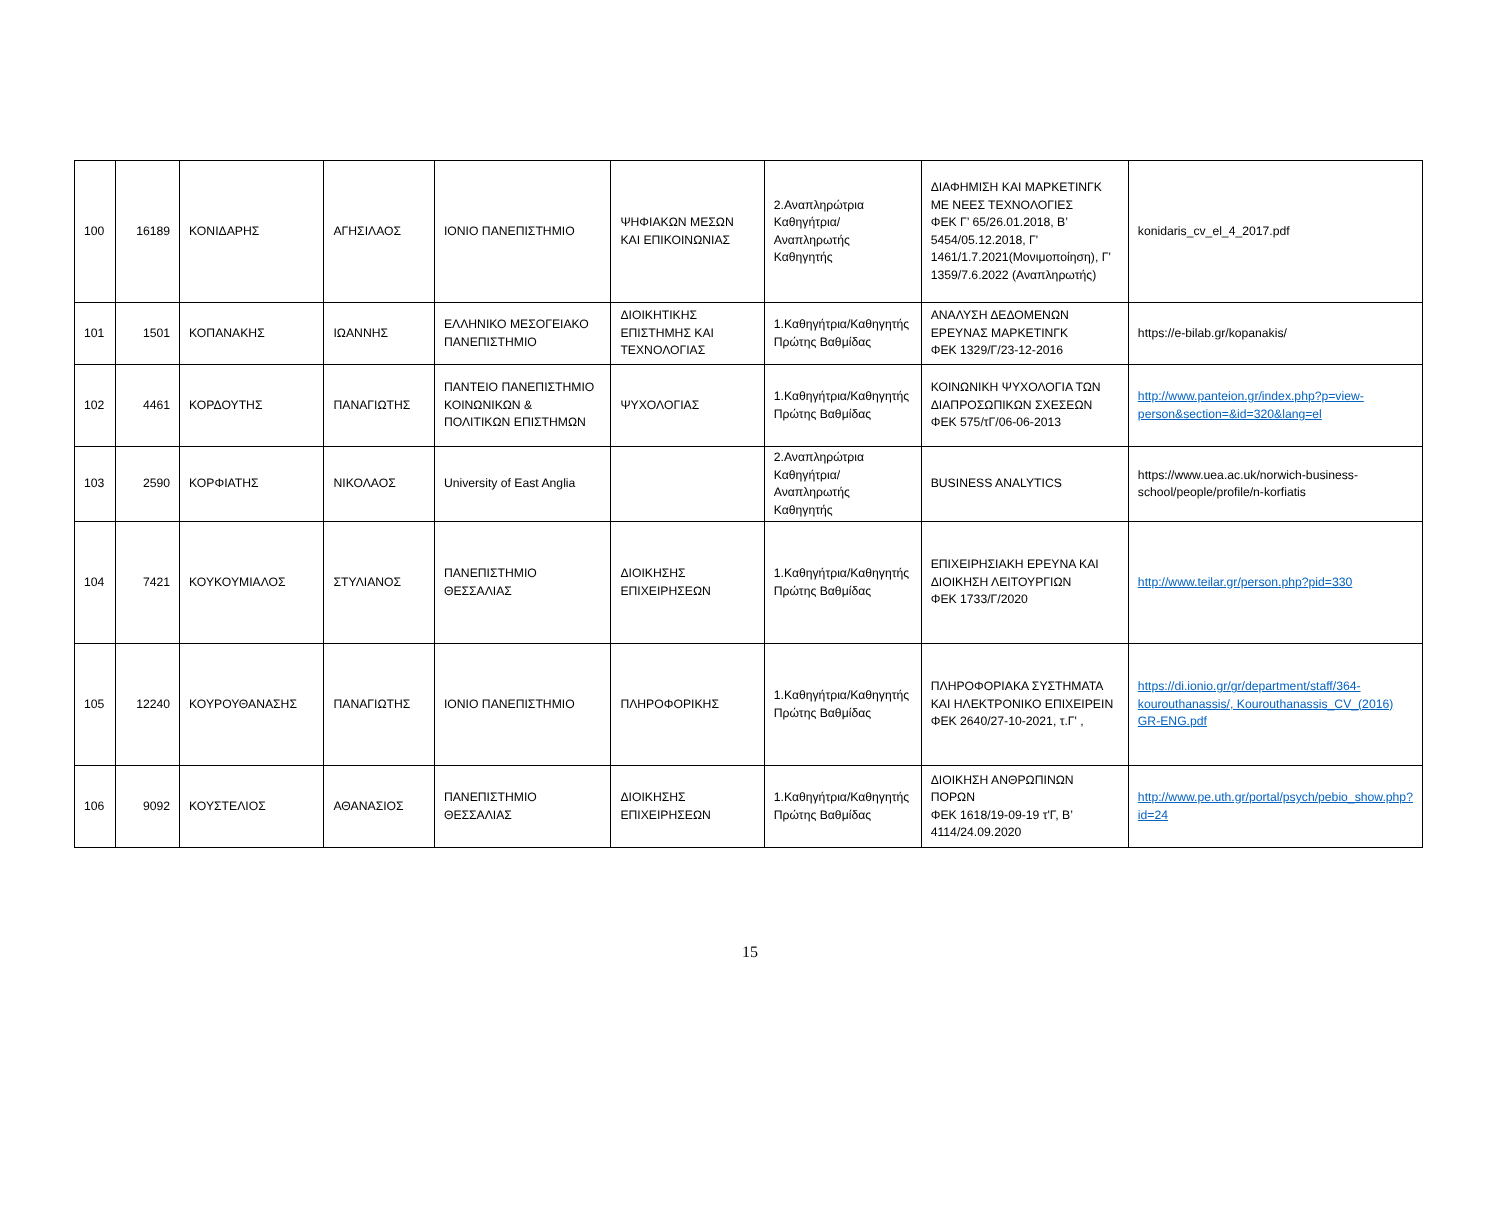| 100 | 16189 | ΚΟΝΙΔΑΡΗΣ | ΑΓΗΣΙΛΑΟΣ | ΙΟΝΙΟ ΠΑΝΕΠΙΣΤΗΜΙΟ | ΨΗΦΙΑΚΩΝ ΜΕΣΩΝ ΚΑΙ ΕΠΙΚΟΙΝΩΝΙΑΣ | 2.Αναπληρώτρια Καθηγήτρια/Αναπληρωτής Καθηγητής | ΔΙΑΦΗΜΙΣΗ ΚΑΙ ΜΑΡΚΕΤΙΝΓΚ ΜΕ ΝΕΕΣ ΤΕΧΝΟΛΟΓΙΕΣ ΦΕΚ Γ’ 65/26.01.2018, Β’ 5454/05.12.2018, Γ' 1461/1.7.2021(Μονιμοποίηση), Γ' 1359/7.6.2022 (Αναπληρωτής) | konidaris_cv_el_4_2017.pdf |
| 101 | 1501 | ΚΟΠΑΝΑΚΗΣ | ΙΩΑΝΝΗΣ | ΕΛΛΗΝΙΚΟ ΜΕΣΟΓΕΙΑΚΟ ΠΑΝΕΠΙΣΤΗΜΙΟ | ΔΙΟΙΚΗΤΙΚΗΣ ΕΠΙΣΤΗΜΗΣ ΚΑΙ ΤΕΧΝΟΛΟΓΙΑΣ | 1.Καθηγήτρια/Καθηγητής Πρώτης Βαθμίδας | ΑΝΑΛΥΣΗ ΔΕΔΟΜΕΝΩΝ ΕΡΕΥΝΑΣ ΜΑΡΚΕΤΙΝΓΚ ΦΕΚ 1329/Γ/23-12-2016 | https://e-bilab.gr/kopanakis/ |
| 102 | 4461 | ΚΟΡΔΟΥΤΗΣ | ΠΑΝΑΓΙΩΤΗΣ | ΠΑΝΤΕΙΟ ΠΑΝΕΠΙΣΤΗΜΙΟ ΚΟΙΝΩΝΙΚΩΝ & ΠΟΛΙΤΙΚΩΝ ΕΠΙΣΤΗΜΩΝ | ΨΥΧΟΛΟΓΙΑΣ | 1.Καθηγήτρια/Καθηγητής Πρώτης Βαθμίδας | ΚΟΙΝΩΝΙΚΗ ΨΥΧΟΛΟΓΙΑ ΤΩΝ ΔΙΑΠΡΟΣΩΠΙΚΩΝ ΣΧΕΣΕΩΝ ΦΕΚ 575/τΓ/06-06-2013 | http://www.panteion.gr/index.php?p=view-person&section=&id=320&lang=el |
| 103 | 2590 | ΚΟΡΦΙΑΤΗΣ | ΝΙΚΟΛΑΟΣ | University of East Anglia | | 2.Αναπληρώτρια Καθηγήτρια/Αναπληρωτής Καθηγητής | BUSINESS ANALYTICS | https://www.uea.ac.uk/norwich-business-school/people/profile/n-korfiatis |
| 104 | 7421 | ΚΟΥΚΟΥΜΙΑΛΟΣ | ΣΤΥΛΙΑΝΟΣ | ΠΑΝΕΠΙΣΤΗΜΙΟ ΘΕΣΣΑΛΙΑΣ | ΔΙΟΙΚΗΣΗΣ ΕΠΙΧΕΙΡΗΣΕΩΝ | 1.Καθηγήτρια/Καθηγητής Πρώτης Βαθμίδας | ΕΠΙΧΕΙΡΗΣΙΑΚΗ ΕΡΕΥΝΑ ΚΑΙ ΔΙΟΙΚΗΣΗ ΛΕΙΤΟΥΡΓΙΩΝ ΦΕΚ 1733/Γ/2020 | http://www.teilar.gr/person.php?pid=330 |
| 105 | 12240 | ΚΟΥΡΟΥΘΑΝΑΣΗΣ | ΠΑΝΑΓΙΩΤΗΣ | ΙΟΝΙΟ ΠΑΝΕΠΙΣΤΗΜΙΟ | ΠΛΗΡΟΦΟΡΙΚΗΣ | 1.Καθηγήτρια/Καθηγητής Πρώτης Βαθμίδας | ΠΛΗΡΟΦΟΡΙΑΚΑ ΣΥΣΤΗΜΑΤΑ ΚΑΙ ΗΛΕΚΤΡΟΝΙΚΟ ΕΠΙΧΕΙΡΕΙΝ ΦΕΚ 2640/27-10-2021, τ.Γ' , | https://di.ionio.gr/gr/department/staff/364-kourouthanassis/, Kourouthanassis_CV_(2016) GR-ENG.pdf |
| 106 | 9092 | ΚΟΥΣΤΕΛΙΟΣ | ΑΘΑΝΑΣΙΟΣ | ΠΑΝΕΠΙΣΤΗΜΙΟ ΘΕΣΣΑΛΙΑΣ | ΔΙΟΙΚΗΣΗΣ ΕΠΙΧΕΙΡΗΣΕΩΝ | 1.Καθηγήτρια/Καθηγητής Πρώτης Βαθμίδας | ΔΙΟΙΚΗΣΗ ΑΝΘΡΩΠΙΝΩΝ ΠΟΡΩΝ ΦΕΚ 1618/19-09-19 τ'Γ, Β’ 4114/24.09.2020 | http://www.pe.uth.gr/portal/psych/pebio_show.php?id=24 |
15